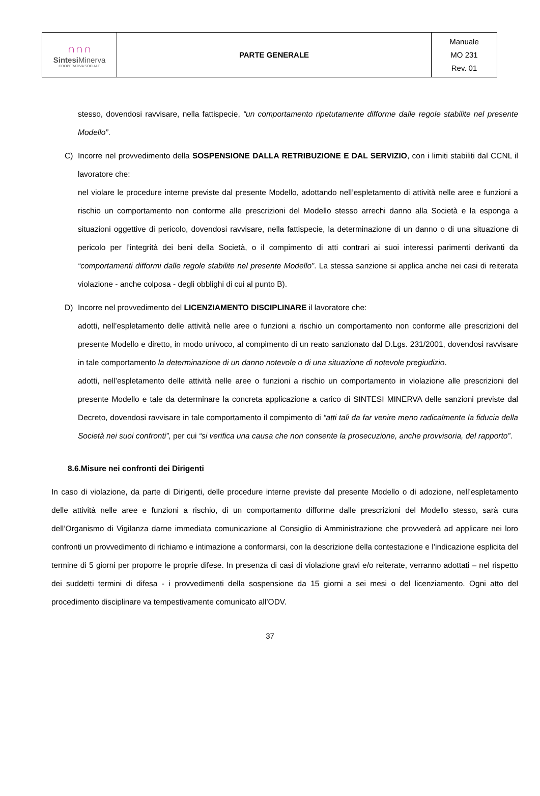| ∩∩∩ Sintesi Minerva COOPERATIVA SOCIALE | PARTE GENERALE | Manuale MO 231 Rev. 01 |
stesso, dovendosi ravvisare, nella fattispecie, “un comportamento ripetutamente difforme dalle regole stabilite nel presente Modello”.
C) Incorre nel provvedimento della SOSPENSIONE DALLA RETRIBUZIONE E DAL SERVIZIO, con i limiti stabiliti dal CCNL il lavoratore che:
nel violare le procedure interne previste dal presente Modello, adottando nell’espletamento di attività nelle aree e funzioni a rischio un comportamento non conforme alle prescrizioni del Modello stesso arrechi danno alla Società e la esponga a situazioni oggettive di pericolo, dovendosi ravvisare, nella fattispecie, la determinazione di un danno o di una situazione di pericolo per l’integrità dei beni della Società, o il compimento di atti contrari ai suoi interessi parimenti derivanti da “comportamenti difformi dalle regole stabilite nel presente Modello”. La stessa sanzione si applica anche nei casi di reiterata violazione - anche colposa - degli obblighi di cui al punto B).
D) Incorre nel provvedimento del LICENZIAMENTO DISCIPLINARE il lavoratore che:
adotti, nell’espletamento delle attività nelle aree o funzioni a rischio un comportamento non conforme alle prescrizioni del presente Modello e diretto, in modo univoco, al compimento di un reato sanzionato dal D.Lgs. 231/2001, dovendosi ravvisare in tale comportamento la determinazione di un danno notevole o di una situazione di notevole pregiudizio.
adotti, nell’espletamento delle attività nelle aree o funzioni a rischio un comportamento in violazione alle prescrizioni del presente Modello e tale da determinare la concreta applicazione a carico di SINTESI MINERVA delle sanzioni previste dal Decreto, dovendosi ravvisare in tale comportamento il compimento di “atti tali da far venire meno radicalmente la fiducia della Società nei suoi confronti”, per cui “si verifica una causa che non consente la prosecuzione, anche provvisoria, del rapporto”.
8.6.Misure nei confronti dei Dirigenti
In caso di violazione, da parte di Dirigenti, delle procedure interne previste dal presente Modello o di adozione, nell’espletamento delle attività nelle aree e funzioni a rischio, di un comportamento difforme dalle prescrizioni del Modello stesso, sarà cura dell’Organismo di Vigilanza darne immediata comunicazione al Consiglio di Amministrazione che provvederà ad applicare nei loro confronti un provvedimento di richiamo e intimazione a conformarsi, con la descrizione della contestazione e l’indicazione esplicita del termine di 5 giorni per proporre le proprie difese. In presenza di casi di violazione gravi e/o reiterate, verranno adottati – nel rispetto dei suddetti termini di difesa - i provvedimenti della sospensione da 15 giorni a sei mesi o del licenziamento. Ogni atto del procedimento disciplinare va tempestivamente comunicato all’ODV.
37